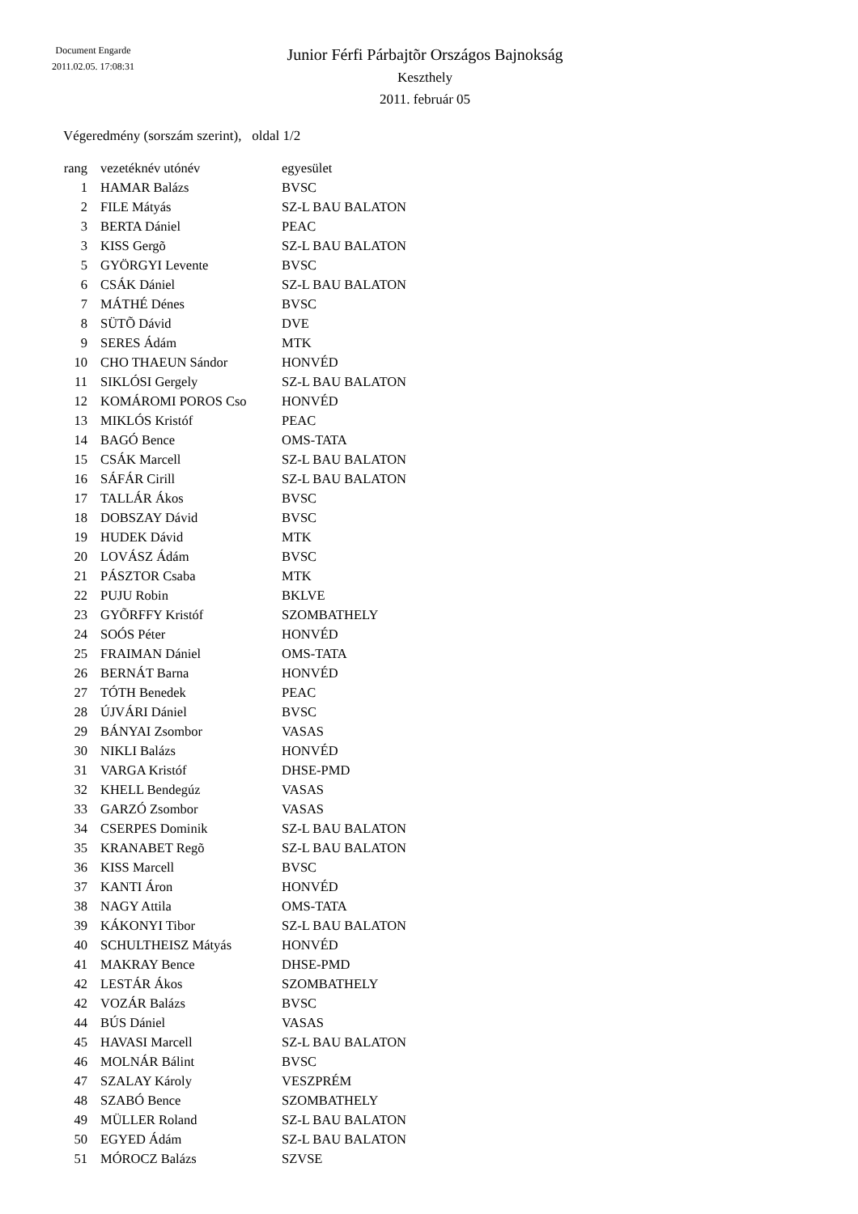Document Engarde
2011.02.05. 17:08:31
Junior Férfi Párbajtõr Országos Bajnokság
Keszthely
2011. február 05
Végeredmény (sorszám szerint), oldal 1/2
| rang | vezetéknév utónév | egyesület |
| --- | --- | --- |
| 1 | HAMAR Balázs | BVSC |
| 2 | FILE Mátyás | SZ-L BAU BALATON |
| 3 | BERTA Dániel | PEAC |
| 3 | KISS Gergõ | SZ-L BAU BALATON |
| 5 | GYÖRGYI Levente | BVSC |
| 6 | CSÁK Dániel | SZ-L BAU BALATON |
| 7 | MÁTHÉ Dénes | BVSC |
| 8 | SÜTÕ Dávid | DVE |
| 9 | SERES Ádám | MTK |
| 10 | CHO THAEUN Sándor | HONVÉD |
| 11 | SIKLÓSI Gergely | SZ-L BAU BALATON |
| 12 | KOMÁROMI POROS Cso | HONVÉD |
| 13 | MIKLÓS Kristóf | PEAC |
| 14 | BAGÓ Bence | OMS-TATA |
| 15 | CSÁK Marcell | SZ-L BAU BALATON |
| 16 | SÁFÁR Cirill | SZ-L BAU BALATON |
| 17 | TALLÁR Ákos | BVSC |
| 18 | DOBSZAY Dávid | BVSC |
| 19 | HUDEK Dávid | MTK |
| 20 | LOVÁSZ Ádám | BVSC |
| 21 | PÁSZTOR Csaba | MTK |
| 22 | PUJU Robin | BKLVE |
| 23 | GYÕRFFY Kristóf | SZOMBATHELY |
| 24 | SOÓS Péter | HONVÉD |
| 25 | FRAIMAN Dániel | OMS-TATA |
| 26 | BERNÁT Barna | HONVÉD |
| 27 | TÓTH Benedek | PEAC |
| 28 | ÚJVÁRI Dániel | BVSC |
| 29 | BÁNYAI Zsombor | VASAS |
| 30 | NIKLI Balázs | HONVÉD |
| 31 | VARGA Kristóf | DHSE-PMD |
| 32 | KHELL Bendegúz | VASAS |
| 33 | GARZÓ Zsombor | VASAS |
| 34 | CSERPES Dominik | SZ-L BAU BALATON |
| 35 | KRANABET Regõ | SZ-L BAU BALATON |
| 36 | KISS Marcell | BVSC |
| 37 | KANTI Áron | HONVÉD |
| 38 | NAGY Attila | OMS-TATA |
| 39 | KÁKONYI Tibor | SZ-L BAU BALATON |
| 40 | SCHULTHEISZ Mátyás | HONVÉD |
| 41 | MAKRAY Bence | DHSE-PMD |
| 42 | LESTÁR Ákos | SZOMBATHELY |
| 42 | VOZÁR Balázs | BVSC |
| 44 | BÚS Dániel | VASAS |
| 45 | HAVASI Marcell | SZ-L BAU BALATON |
| 46 | MOLNÁR Bálint | BVSC |
| 47 | SZALAY Károly | VESZPRÉM |
| 48 | SZABÓ Bence | SZOMBATHELY |
| 49 | MÜLLER Roland | SZ-L BAU BALATON |
| 50 | EGYED Ádám | SZ-L BAU BALATON |
| 51 | MÓROCZ Balázs | SZVSE |